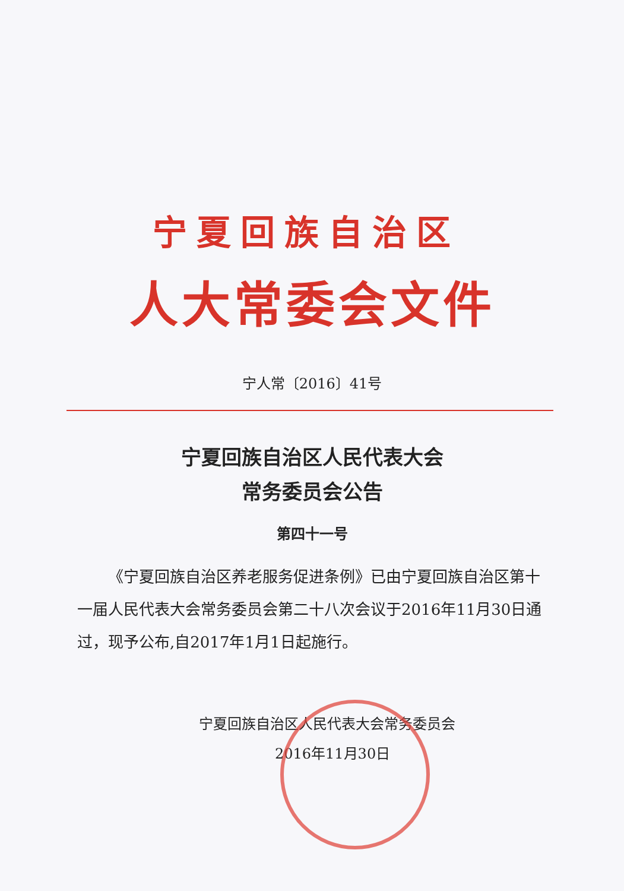宁夏回族自治区
人大常委会文件
宁人常〔2016〕41号
宁夏回族自治区人民代表大会
常务委员会公告
第四十一号
《宁夏回族自治区养老服务促进条例》已由宁夏回族自治区第十一届人民代表大会常务委员会第二十八次会议于2016年11月30日通过，现予公布,自2017年1月1日起施行。
宁夏回族自治区人民代表大会常务委员会
2016年11月30日